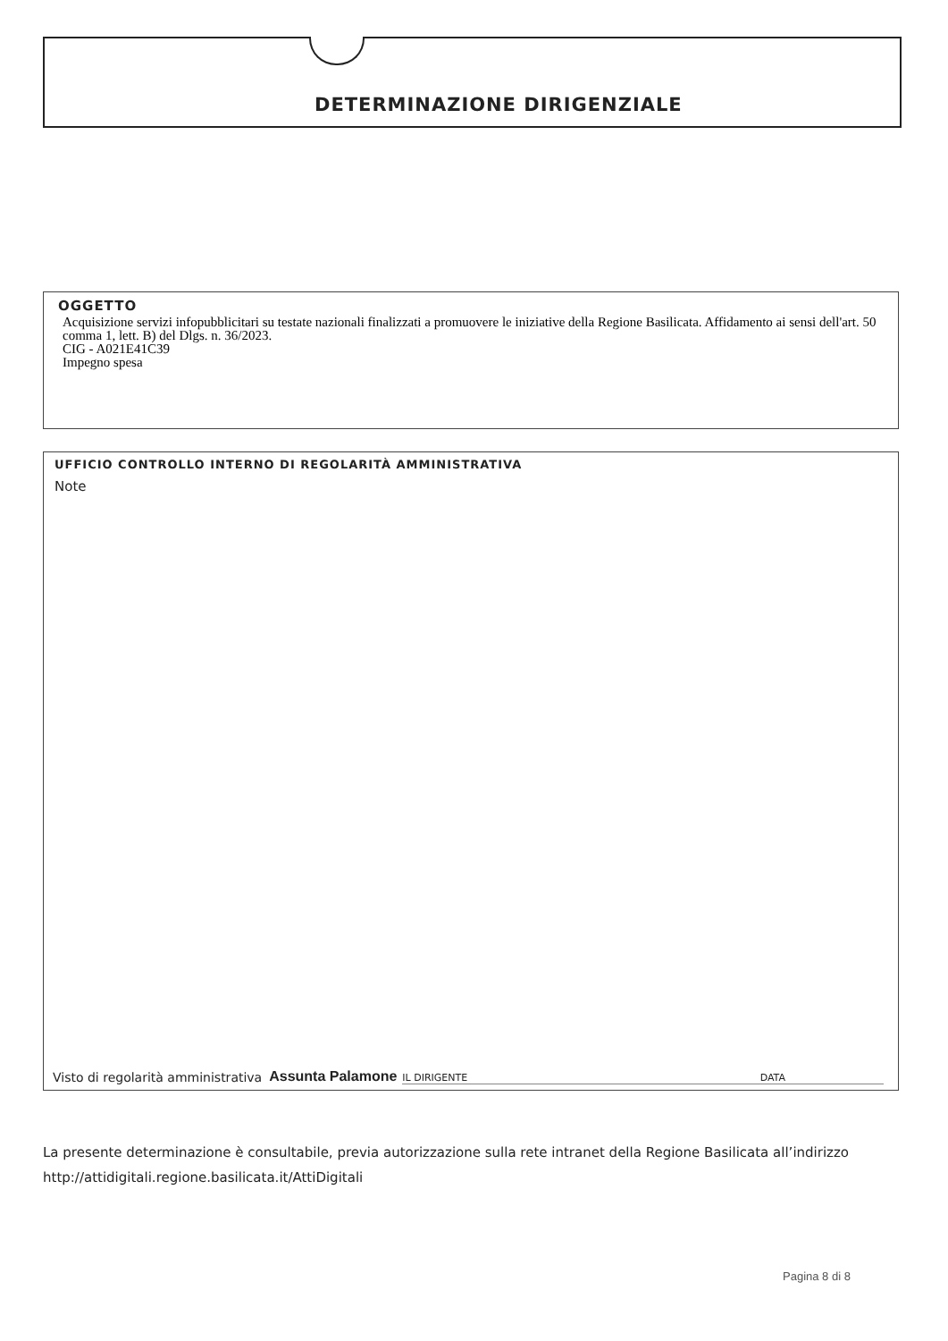DETERMINAZIONE DIRIGENZIALE
OGGETTO
Acquisizione servizi infopubblicitari su testate nazionali finalizzati a promuovere le iniziative della Regione Basilicata. Affidamento ai sensi dell'art. 50 comma 1, lett. B) del Dlgs. n. 36/2023.
CIG - A021E41C39
Impegno spesa
UFFICIO CONTROLLO INTERNO DI REGOLARITÀ AMMINISTRATIVA
Note
Visto di regolarità amministrativa Assunta Palamone IL DIRIGENTE DATA
La presente determinazione è consultabile, previa autorizzazione sulla rete intranet della Regione Basilicata all’indirizzo
http://attidigitali.regione.basilicata.it/AttiDigitali
Pagina 8 di 8